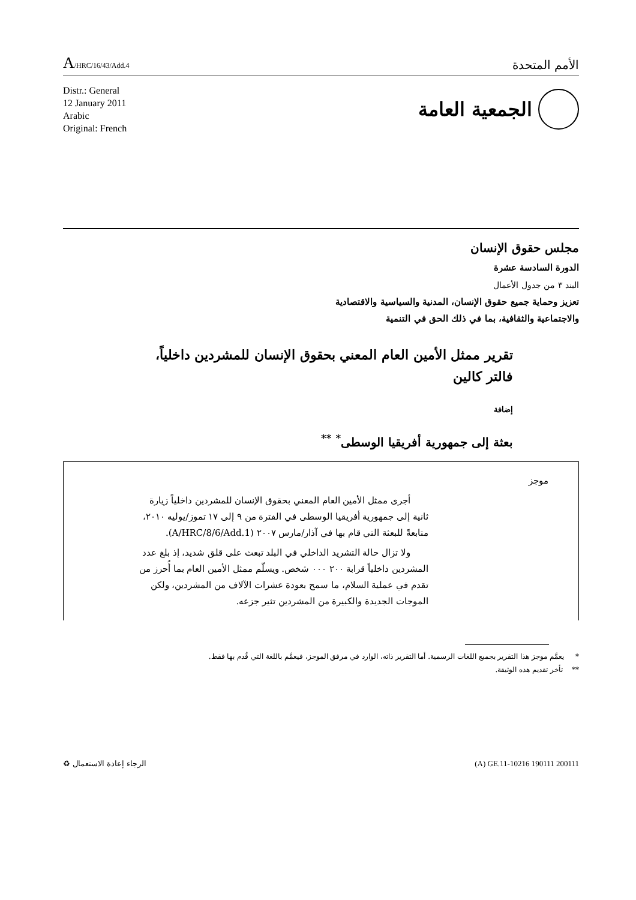A/HRC/16/43/Add.4
الأمم المتحدة
Distr.: General
12 January 2011
Arabic
Original: French
الجمعية العامة
مجلس حقوق الإنسان
الدورة السادسة عشرة
البند ٣ من جدول الأعمال
تعزيز وحماية جميع حقوق الإنسان، المدنية والسياسية والاقتصادية
والاجتماعية والثقافية، بما في ذلك الحق في التنمية
تقرير ممثل الأمين العام المعني بحقوق الإنسان للمشردين داخلياً،
فالتر كالين
إضافة
بعثة إلى جمهورية أفريقيا الوسطى<sup>*</sup> <sup>**</sup>
موجز
أجرى ممثل الأمين العام المعني بحقوق الإنسان للمشردين داخلياً زيارة ثانية إلى جمهورية أفريقيا الوسطى في الفترة من ٩ إلى ١٧ تموز/يوليه ٢٠١٠، متابعةً للبعثة التي قام بها في آذار/مارس ٢٠٠٧ (A/HRC/8/6/Add.1).
ولا تزال حالة التشريد الداخلي في البلد تبعث على قلق شديد، إذ بلغ عدد المشردين داخلياً قرابة ٢٠٠ ٠٠٠ شخص. ويسلّم ممثل الأمين العام بما أُحرز من تقدم في عملية السلام، ما سمح بعودة عشرات الآلاف من المشردين، ولكن الموجات الجديدة والكبيرة من المشردين تثير جزعه.
* يعمَّم موجز هذا التقرير بجميع اللغات الرسمية. أما التقرير ذاته، الوارد في مرفق الموجز، فيعمَّم باللغة التي قُدم بها فقط.
** تأخر تقديم هذه الوثيقة.
الرجاء إعادة الاستعمال ♻ (A) GE.11-10216 190111 200111